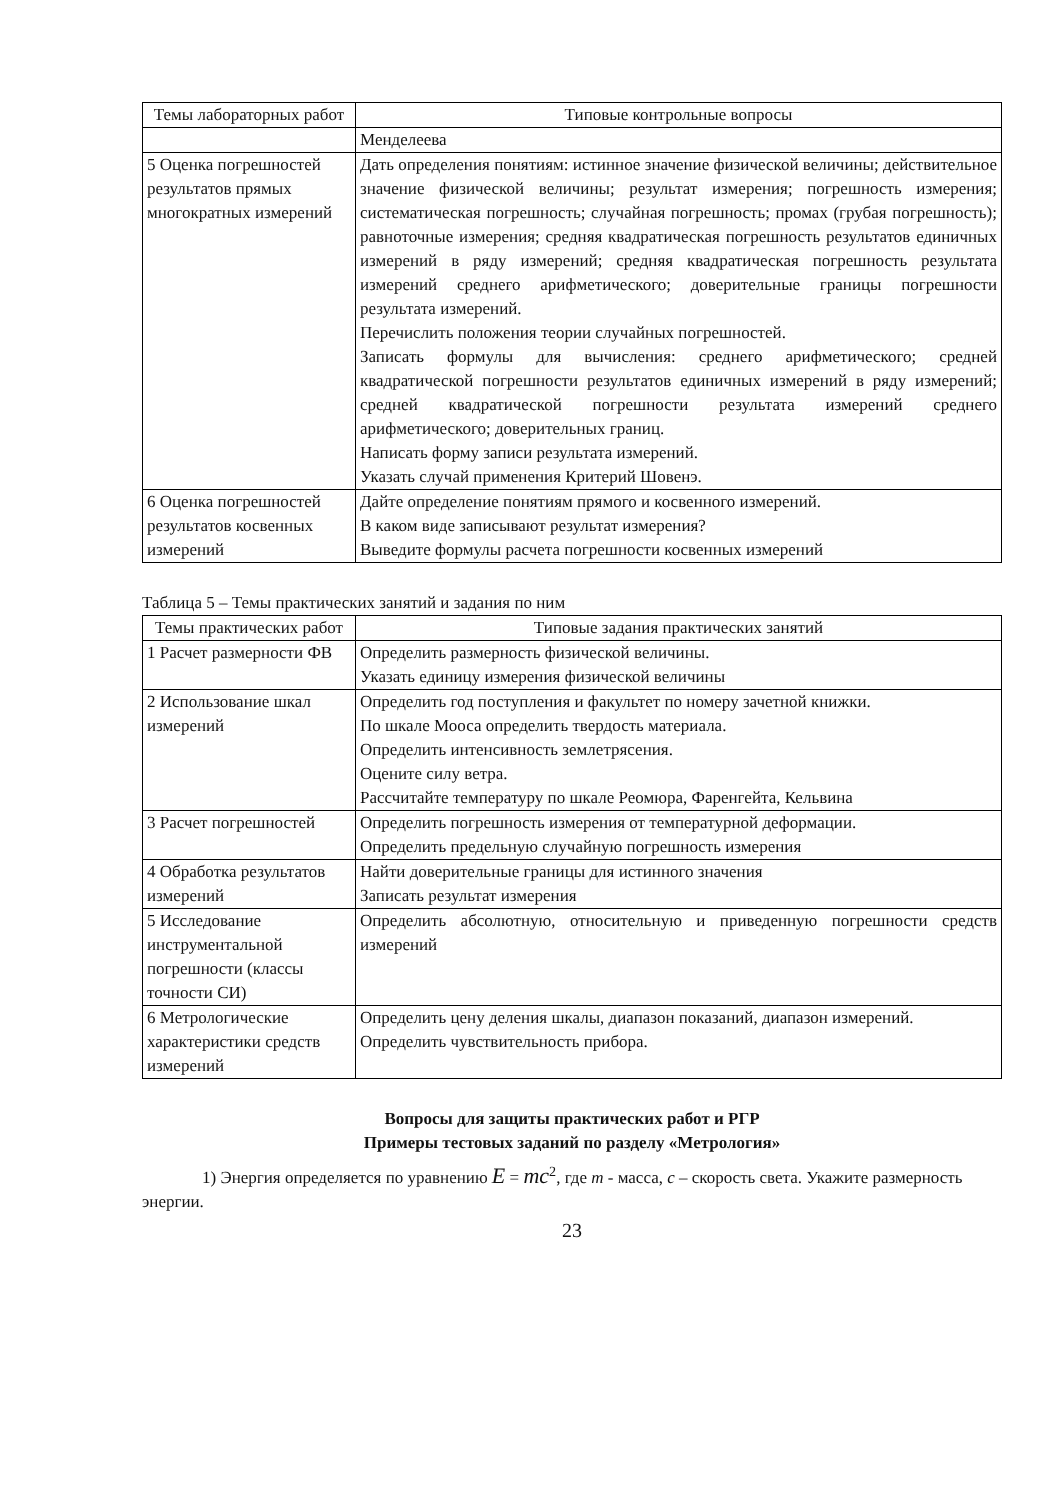| Темы лабораторных работ | Типовые контрольные вопросы |
| --- | --- |
| | Менделеева |
| 5 Оценка погрешностей результатов прямых многократных измерений | Дать определения понятиям: истинное значение физической величины; действительное значение физической величины; результат измерения; погрешность измерения; систематическая погрешность; случайная погрешность; промах (грубая погрешность); равноточные измерения; средняя квадратическая погрешность результатов единичных измерений в ряду измерений; средняя квадратическая погрешность результата измерений среднего арифметического; доверительные границы погрешности результата измерений. Перечислить положения теории случайных погрешностей. Записать формулы для вычисления: среднего арифметического; средней квадратической погрешности результатов единичных измерений в ряду измерений; средней квадратической погрешности результата измерений среднего арифметического; доверительных границ. Написать форму записи результата измерений. Указать случай применения Критерий Шовенэ. |
| 6 Оценка погрешностей результатов косвенных измерений | Дайте определение понятиям прямого и косвенного измерений. В каком виде записывают результат измерения? Выведите формулы расчета погрешности косвенных измерений |
Таблица 5 – Темы практических занятий и задания по ним
| Темы практических работ | Типовые задания практических занятий |
| --- | --- |
| 1 Расчет размерности ФВ | Определить размерность физической величины. Указать единицу измерения физической величины |
| 2 Использование шкал измерений | Определить год поступления и факультет по номеру зачетной книжки. По шкале Мооса определить твердость материала. Определить интенсивность землетрясения. Оцените силу ветра. Рассчитайте температуру по шкале Реомюра, Фаренгейта, Кельвина |
| 3 Расчет погрешностей | Определить погрешность измерения от температурной деформации. Определить предельную случайную погрешность измерения |
| 4 Обработка результатов измерений | Найти доверительные границы для истинного значения Записать результат измерения |
| 5 Исследование инструментальной погрешности (классы точности СИ) | Определить абсолютную, относительную и приведенную погрешности средств измерений |
| 6 Метрологические характеристики средств измерений | Определить цену деления шкалы, диапазон показаний, диапазон измерений. Определить чувствительность прибора. |
Вопросы для защиты практических работ и РГР
Примеры тестовых заданий по разделу «Метрология»
1) Энергия определяется по уравнению E = mc<sup>2</sup>, где m - масса, c – скорость света. Укажите размерность энергии.
23